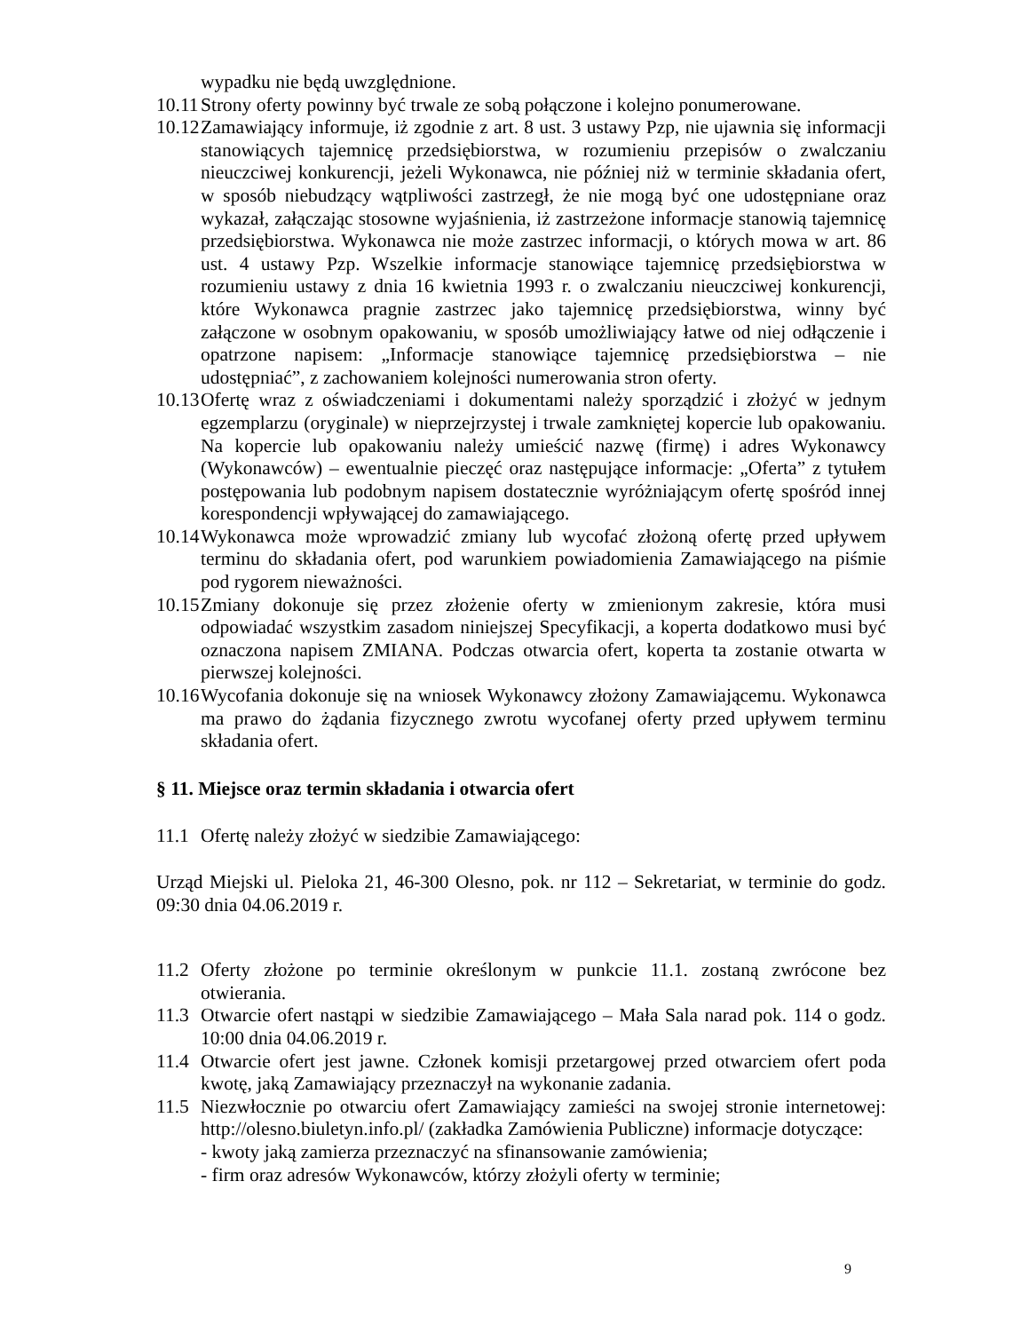wypadku nie będą uwzględnione.
10.11 Strony oferty powinny być trwale ze sobą połączone i kolejno ponumerowane.
10.12 Zamawiający informuje, iż zgodnie z art. 8 ust. 3 ustawy Pzp, nie ujawnia się informacji stanowiących tajemnicę przedsiębiorstwa, w rozumieniu przepisów o zwalczaniu nieuczciwej konkurencji, jeżeli Wykonawca, nie później niż w terminie składania ofert, w sposób niebudzący wątpliwości zastrzegł, że nie mogą być one udostępniane oraz wykazał, załączając stosowne wyjaśnienia, iż zastrzeżone informacje stanowią tajemnicę przedsiębiorstwa. Wykonawca nie może zastrzec informacji, o których mowa w art. 86 ust. 4 ustawy Pzp. Wszelkie informacje stanowiące tajemnicę przedsiębiorstwa w rozumieniu ustawy z dnia 16 kwietnia 1993 r. o zwalczaniu nieuczciwej konkurencji, które Wykonawca pragnie zastrzec jako tajemnicę przedsiębiorstwa, winny być załączone w osobnym opakowaniu, w sposób umożliwiający łatwe od niej odłączenie i opatrzone napisem: „Informacje stanowiące tajemnicę przedsiębiorstwa – nie udostępniać”, z zachowaniem kolejności numerowania stron oferty.
10.13 Ofertę wraz z oświadczeniami i dokumentami należy sporządzić i złożyć w jednym egzemplarzu (oryginale) w nieprzejrzystej i trwale zamkniętej kopercie lub opakowaniu. Na kopercie lub opakowaniu należy umieścić nazwę (firmę) i adres Wykonawcy (Wykonawców) – ewentualnie pieczęć oraz następujące informacje: „Oferta” z tytułem postępowania lub podobnym napisem dostatecznie wyróżniającym ofertę spośród innej korespondencji wpływającej do zamawiającego.
10.14 Wykonawca może wprowadzić zmiany lub wycofać złożoną ofertę przed upływem terminu do składania ofert, pod warunkiem powiadomienia Zamawiającego na piśmie pod rygorem nieważności.
10.15 Zmiany dokonuje się przez złożenie oferty w zmienionym zakresie, która musi odpowiadać wszystkim zasadom niniejszej Specyfikacji, a koperta dodatkowo musi być oznaczona napisem ZMIANA. Podczas otwarcia ofert, koperta ta zostanie otwarta w pierwszej kolejności.
10.16 Wycofania dokonuje się na wniosek Wykonawcy złożony Zamawiającemu. Wykonawca ma prawo do żądania fizycznego zwrotu wycofanej oferty przed upływem terminu składania ofert.
§ 11. Miejsce oraz termin składania i otwarcia ofert
11.1 Ofertę należy złożyć w siedzibie Zamawiającego:
Urząd Miejski ul. Pieloka 21, 46-300 Olesno, pok. nr 112 – Sekretariat, w terminie do godz. 09:30 dnia 04.06.2019 r.
11.2 Oferty złożone po terminie określonym w punkcie 11.1. zostaną zwrócone bez otwierania.
11.3 Otwarcie ofert nastąpi w siedzibie Zamawiającego – Mała Sala narad pok. 114 o godz. 10:00 dnia 04.06.2019 r.
11.4 Otwarcie ofert jest jawne. Członek komisji przetargowej przed otwarciem ofert poda kwotę, jaką Zamawiający przeznaczył na wykonanie zadania.
11.5 Niezwłocznie po otwarciu ofert Zamawiający zamieści na swojej stronie internetowej: http://olesno.biuletyn.info.pl/ (zakładka Zamówienia Publiczne) informacje dotyczące:
- kwoty jaką zamierza przeznaczyć na sfinansowanie zamówienia;
- firm oraz adresów Wykonawców, którzy złożyli oferty w terminie;
9